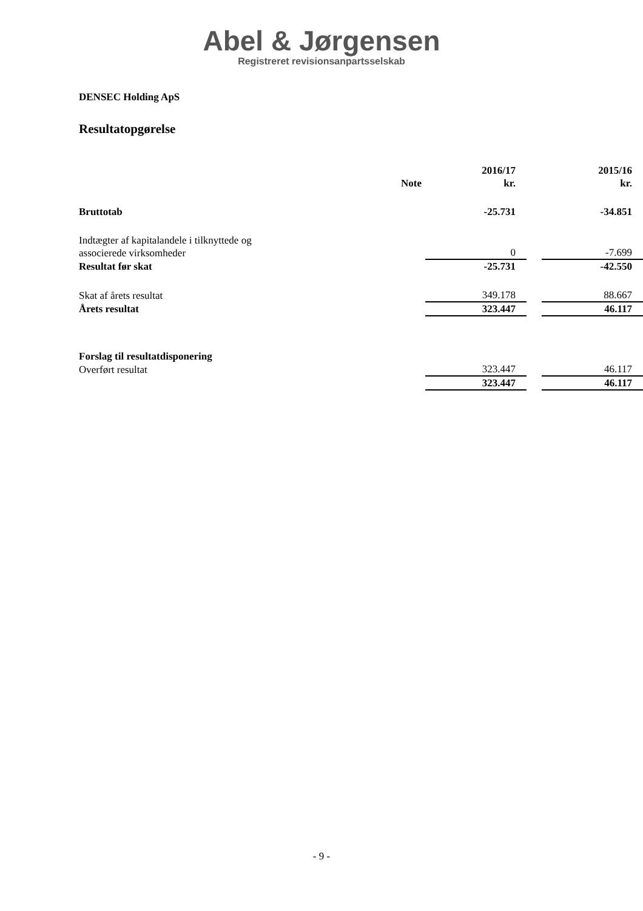Abel & Jørgensen
Registreret revisionsanpartsselskab
DENSEC Holding ApS
Resultatopgørelse
| | | 2016/17 | | 2015/16 |
| --- | --- | --- | --- | --- |
| | Note | kr. | | kr. |
| Bruttotab | | -25.731 | | -34.851 |
| Indtægter af kapitalandele i tilknyttede og associerede virksomheder | | 0 | | -7.699 |
| Resultat før skat | | -25.731 | | -42.550 |
| Skat af årets resultat | | 349.178 | | 88.667 |
| Årets resultat | | 323.447 | | 46.117 |
| Forslag til resultatdisponering | | | | |
| Overført resultat | | 323.447 | | 46.117 |
| | | 323.447 | | 46.117 |
- 9 -